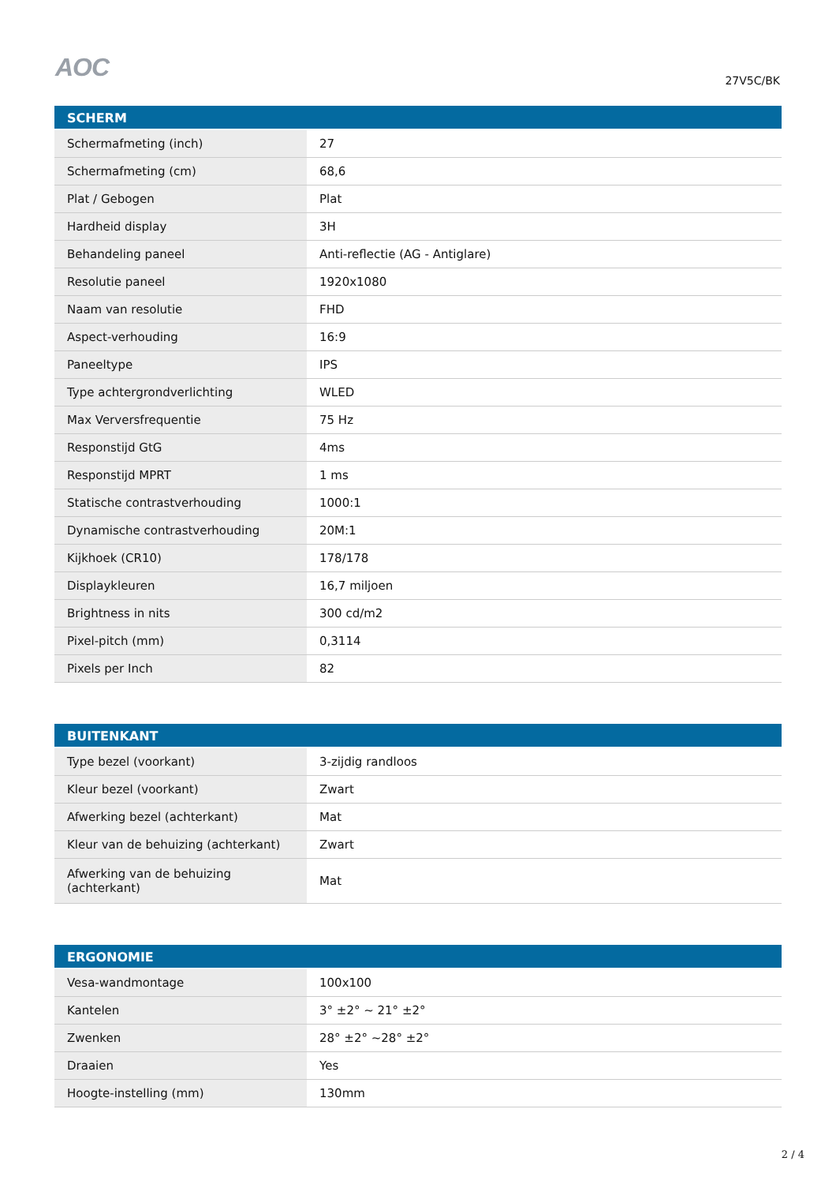AOC
27V5C/BK
| SCHERM | |
| --- | --- |
| Schermafmeting (inch) | 27 |
| Schermafmeting (cm) | 68,6 |
| Plat / Gebogen | Plat |
| Hardheid display | 3H |
| Behandeling paneel | Anti-reflectie (AG - Antiglare) |
| Resolutie paneel | 1920x1080 |
| Naam van resolutie | FHD |
| Aspect-verhouding | 16:9 |
| Paneeltype | IPS |
| Type achtergrondverlichting | WLED |
| Max Verversfrequentie | 75 Hz |
| Responstijd GtG | 4ms |
| Responstijd MPRT | 1 ms |
| Statische contrastverhouding | 1000:1 |
| Dynamische contrastverhouding | 20M:1 |
| Kijkhoek (CR10) | 178/178 |
| Displaykleuren | 16,7 miljoen |
| Brightness in nits | 300 cd/m2 |
| Pixel-pitch (mm) | 0,3114 |
| Pixels per Inch | 82 |
| BUITENKANT | |
| --- | --- |
| Type bezel (voorkant) | 3-zijdig randloos |
| Kleur bezel (voorkant) | Zwart |
| Afwerking bezel (achterkant) | Mat |
| Kleur van de behuizing (achterkant) | Zwart |
| Afwerking van de behuizing (achterkant) | Mat |
| ERGONOMIE | |
| --- | --- |
| Vesa-wandmontage | 100x100 |
| Kantelen | 3° ±2° ~ 21° ±2° |
| Zwenken | 28° ±2° ~28° ±2° |
| Draaien | Yes |
| Hoogte-instelling (mm) | 130mm |
2 / 4